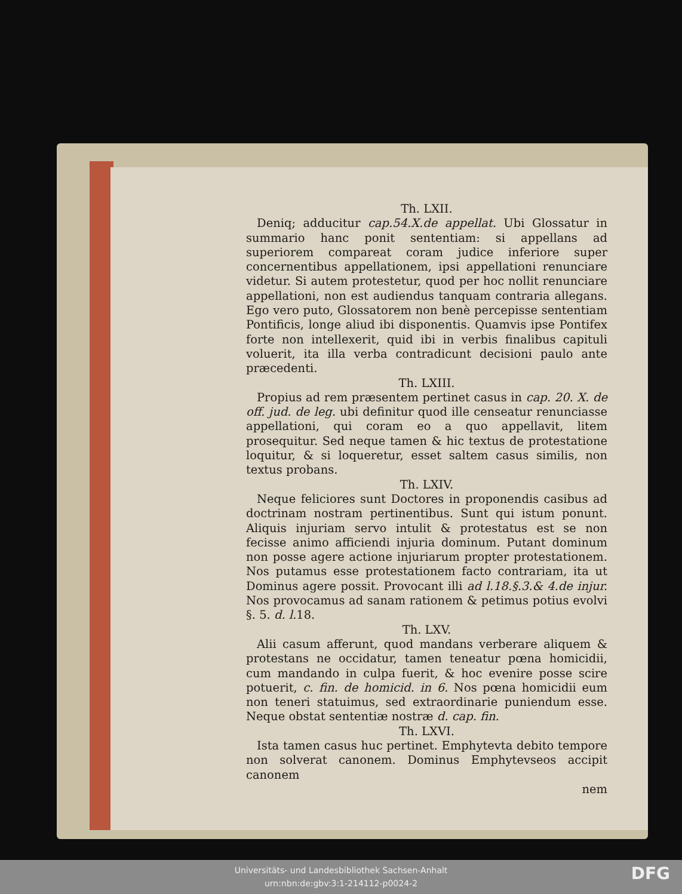Th. LXII.
Deniq; adducitur cap.54.X.de appellat. Ubi Glossatur in summario hanc ponit sententiam: si appellans ad superiorem compareat coram judice inferiore super concernentibus appellationem, ipsi appellationi renunciare videtur. Si autem protestetur, quod per hoc nollit renunciare appellationi, non est audiendus tanquam contraria allegans. Ego vero puto, Glossatorem non benè percepisse sententiam Pontificis, longe aliud ibi disponentis. Quamvis ipse Pontifex forte non intellexerit, quid ibi in verbis finalibus capituli voluerit, ita illa verba contradicunt decisioni paulo ante præcedenti.
Th. LXIII.
Propius ad rem præsentem pertinet casus in cap. 20. X. de off. jud. de leg. ubi definitur quod ille censeatur renunciasse appellationi, qui coram eo a quo appellavit, litem prosequitur. Sed neque tamen & hic textus de protestatione loquitur, & si loqueretur, esset saltem casus similis, non textus probans.
Th. LXIV.
Neque feliciores sunt Doctores in proponendis casibus ad doctrinam nostram pertinentibus. Sunt qui istum ponunt. Aliquis injuriam servo intulit & protestatus est se non fecisse animo afficiendi injuria dominum. Putant dominum non posse agere actione injuriarum propter protestationem. Nos putamus esse protestationem facto contrariam, ita ut Dominus agere possit. Provocant illi ad l.18.§.3.& 4.de injur. Nos provocamus ad sanam rationem & petimus potius evolvi §. 5. d. l. 18.
Th. LXV.
Alii casum afferunt, quod mandans verberare aliquem & protestans ne occidatur, tamen teneatur pœna homicidii, cum mandando in culpa fuerit, & hoc evenire posse scire potuerit, c. fin. de homicid. in 6. Nos pœna homicidii eum non teneri statuimus, sed extraordinarie puniendum esse. Neque obstat sententiæ nostræ d. cap. fin.
Th. LXVI.
Ista tamen casus huc pertinet. Emphytevta debito tempore non solverat canonem. Dominus Emphytevseos accipit canonem
nem
Universitäts- und Landesbibliothek Sachsen-Anhalt
urn:nbn:de:gbv:3:1-214112-p0024-2
DFG